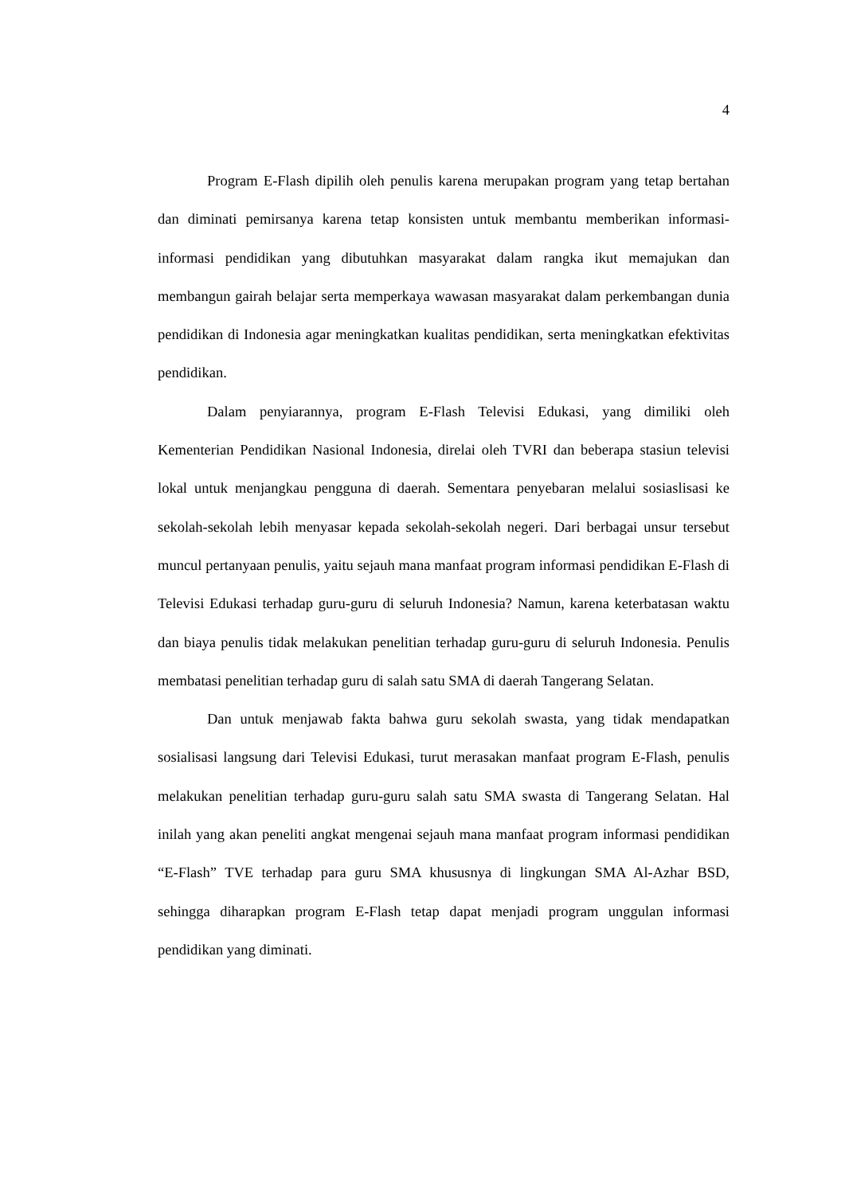4
Program E-Flash dipilih oleh penulis karena merupakan program yang tetap bertahan dan diminati pemirsanya karena tetap konsisten untuk membantu memberikan informasi-informasi pendidikan yang dibutuhkan masyarakat dalam rangka ikut memajukan dan membangun gairah belajar serta memperkaya wawasan masyarakat dalam perkembangan dunia pendidikan di Indonesia agar meningkatkan kualitas pendidikan, serta meningkatkan efektivitas pendidikan.
Dalam penyiarannya, program E-Flash Televisi Edukasi, yang dimiliki oleh Kementerian Pendidikan Nasional Indonesia, direlai oleh TVRI dan beberapa stasiun televisi lokal untuk menjangkau pengguna di daerah. Sementara penyebaran melalui sosiaslisasi ke sekolah-sekolah lebih menyasar kepada sekolah-sekolah negeri. Dari berbagai unsur tersebut muncul pertanyaan penulis, yaitu sejauh mana manfaat program informasi pendidikan E-Flash di Televisi Edukasi terhadap guru-guru di seluruh Indonesia? Namun, karena keterbatasan waktu dan biaya penulis tidak melakukan penelitian terhadap guru-guru di seluruh Indonesia. Penulis membatasi penelitian terhadap guru di salah satu SMA di daerah Tangerang Selatan.
Dan untuk menjawab fakta bahwa guru sekolah swasta, yang tidak mendapatkan sosialisasi langsung dari Televisi Edukasi, turut merasakan manfaat program E-Flash, penulis melakukan penelitian terhadap guru-guru salah satu SMA swasta di Tangerang Selatan. Hal inilah yang akan peneliti angkat mengenai sejauh mana manfaat program informasi pendidikan “E-Flash” TVE terhadap para guru SMA khususnya di lingkungan SMA Al-Azhar BSD, sehingga diharapkan program E-Flash tetap dapat menjadi program unggulan informasi pendidikan yang diminati.